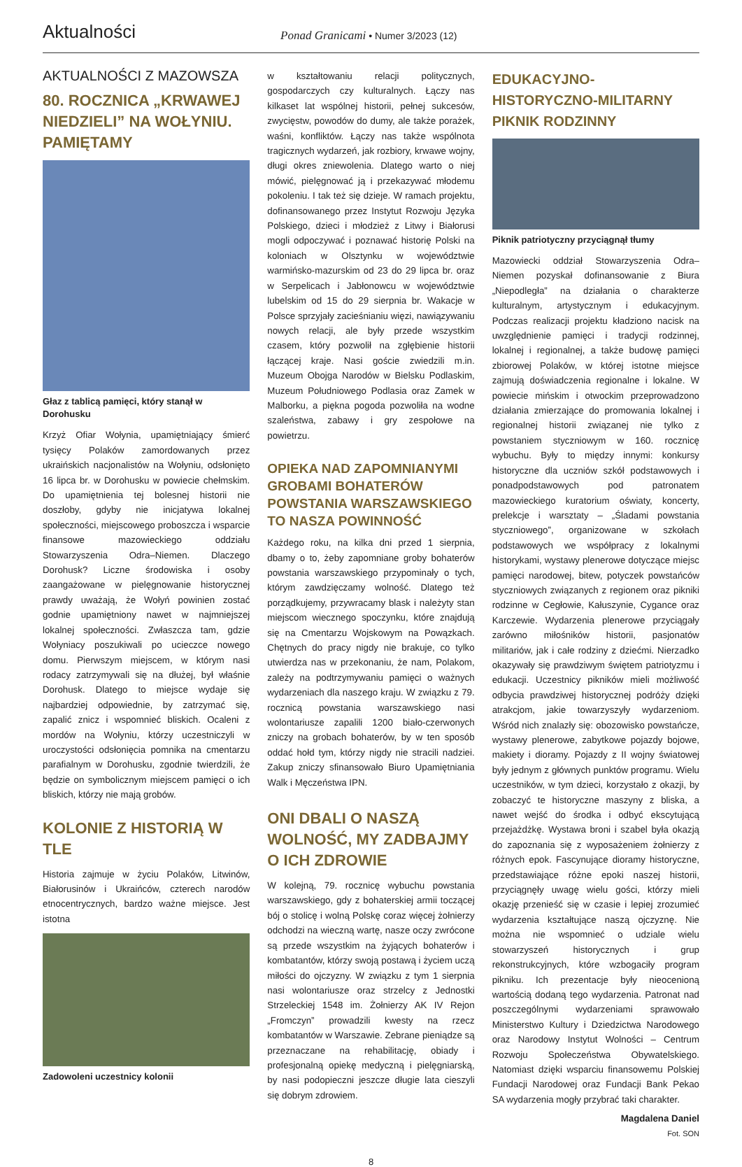Aktualności
Ponad Granicami • Numer 3/2023 (12)
AKTUALNOŚCI Z MAZOWSZA
80. ROCZNICA „KRWAWEJ NIEDZIELI” NA WOŁYNIU. PAMIĘTAMY
Głaz z tablicą pamięci, który stanął w Dorohusku
Krzyż Ofiar Wołynia, upamiętniający śmierć tysięcy Polaków zamordowanych przez ukraińskich nacjonalistów na Wołyniu, odsłonięto 16 lipca br. w Dorohusku w powiecie chełmskim. Do upamiętnienia tej bolesnej historii nie doszłoby, gdyby nie inicjatywa lokalnej społeczności, miejscowego proboszcza i wsparcie finansowe mazowieckiego oddziału Stowarzyszenia Odra–Niemen. Dlaczego Dorohusk? Liczne środowiska i osoby zaangażowane w pielęgnowanie historycznej prawdy uważają, że Wołyń powinien zostać godnie upamiętniony nawet w najmniejszej lokalnej społeczności. Zwłaszcza tam, gdzie Wołyniacy poszukiwali po ucieczce nowego domu. Pierwszym miejscem, w którym nasi rodacy zatrzymywali się na dłużej, był właśnie Dorohusk. Dlatego to miejsce wydaje się najbardziej odpowiednie, by zatrzymać się, zapalić znicz i wspomnieć bliskich. Ocaleni z mordów na Wołyniu, którzy uczestniczyli w uroczystości odsłonięcia pomnika na cmentarzu parafialnym w Dorohusku, zgodnie twierdzili, że będzie on symbolicznym miejscem pamięci o ich bliskich, którzy nie mają grobów.
KOLONIE Z HISTORIĄ W TLE
Historia zajmuje w życiu Polaków, Litwinów, Białorusinów i Ukraińców, czterech narodów etnocentrycznych, bardzo ważne miejsce. Jest istotna
Zadowoleni uczestnicy kolonii
w kształtowaniu relacji politycznych, gospodarczych czy kulturalnych. Łączy nas kilkaset lat wspólnej historii, pełnej sukcesów, zwycięstw, powodów do dumy, ale także porażek, waśni, konfliktów. Łączy nas także wspólnota tragicznych wydarzeń, jak rozbiory, krwawe wojny, długi okres zniewolenia. Dlatego warto o niej mówić, pielęgnować ją i przekazywać młodemu pokoleniu. I tak też się dzieje. W ramach projektu, dofinansowanego przez Instytut Rozwoju Języka Polskiego, dzieci i młodzież z Litwy i Białorusi mogli odpoczywać i poznawać historię Polski na koloniach w Olsztynku w województwie warmińsko-mazurskim od 23 do 29 lipca br. oraz w Serpelicach i Jabłonowcu w województwie lubelskim od 15 do 29 sierpnia br. Wakacje w Polsce sprzyjały zacieśnianiu więzi, nawiązywaniu nowych relacji, ale były przede wszystkim czasem, który pozwolił na zgłębienie historii łączącej kraje. Nasi goście zwiedzili m.in. Muzeum Obojga Narodów w Bielsku Podlaskim, Muzeum Południowego Podlasia oraz Zamek w Malborku, a piękna pogoda pozwoliła na wodne szaleństwa, zabawy i gry zespołowe na powietrzu.
OPIEKA NAD ZAPOMNIANYMI GROBAMI BOHATERÓW POWSTANIA WARSZAWSKIEGO TO NASZA POWINNOŚĆ
Każdego roku, na kilka dni przed 1 sierpnia, dbamy o to, żeby zapomniane groby bohaterów powstania warszawskiego przypominały o tych, którym zawdzięczamy wolność. Dlatego też porządkujemy, przywracamy blask i należyty stan miejscom wiecznego spoczynku, które znajdują się na Cmentarzu Wojskowym na Powązkach. Chętnych do pracy nigdy nie brakuje, co tylko utwierdza nas w przekonaniu, że nam, Polakom, zależy na podtrzymywaniu pamięci o ważnych wydarzeniach dla naszego kraju. W związku z 79. rocznicą powstania warszawskiego nasi wolontariusze zapalili 1200 biało-czerwonych zniczy na grobach bohaterów, by w ten sposób oddać hołd tym, którzy nigdy nie stracili nadziei. Zakup zniczy sfinansowało Biuro Upamiętniania Walk i Męczeństwa IPN.
ONI DBALI O NASZĄ WOLNOŚĆ, MY ZADBAJMY O ICH ZDROWIE
W kolejną, 79. rocznicę wybuchu powstania warszawskiego, gdy z bohaterskiej armii toczącej bój o stolicę i wolną Polskę coraz więcej żołnierzy odchodzi na wieczną wartę, nasze oczy zwrócone są przede wszystkim na żyjących bohaterów i kombatantów, którzy swoją postawą i życiem uczą miłości do ojczyzny. W związku z tym 1 sierpnia nasi wolontariusze oraz strzelcy z Jednostki Strzeleckiej 1548 im. Żołnierzy AK IV Rejon „Fromczyn” prowadzili kwesty na rzecz kombatantów w Warszawie. Zebrane pieniądze są przeznaczane na rehabilitację, obiady i profesjonalną opiekę medyczną i pielęgniarską, by nasi podopieczni jeszcze długie lata cieszyli się dobrym zdrowiem.
EDUKACYJNO-HISTORYCZNO-MILITARNY PIKNIK RODZINNY
Piknik patriotyczny przyciągnął tłumy
Mazowiecki oddział Stowarzyszenia Odra–Niemen pozyskał dofinansowanie z Biura „Niepodległa” na działania o charakterze kulturalnym, artystycznym i edukacyjnym. Podczas realizacji projektu kładziono nacisk na uwzględnienie pamięci i tradycji rodzinnej, lokalnej i regionalnej, a także budowę pamięci zbiorowej Polaków, w której istotne miejsce zajmują doświadczenia regionalne i lokalne. W powiecie mińskim i otwockim przeprowadzono działania zmierzające do promowania lokalnej i regionalnej historii związanej nie tylko z powstaniem styczniowym w 160. rocznicę wybuchu. Były to między innymi: konkursy historyczne dla uczniów szkół podstawowych i ponadpodstawowych pod patronatem mazowieckiego kuratorium oświaty, koncerty, prelekcje i warsztaty – „Śladami powstania styczniowego”, organizowane w szkołach podstawowych we współpracy z lokalnymi historykami, wystawy plenerowe dotyczące miejsc pamięci narodowej, bitew, potyczek powstańców styczniowych związanych z regionem oraz pikniki rodzinne w Cegłowie, Kałuszynie, Cygance oraz Karczewie. Wydarzenia plenerowe przyciągały zarówno miłośników historii, pasjonatów militariów, jak i całe rodziny z dziećmi. Nierzadko okazywały się prawdziwym świętem patriotyzmu i edukacji. Uczestnicy pikników mieli możliwość odbycia prawdziwej historycznej podróży dzięki atrakcjom, jakie towarzyszyły wydarzeniom. Wśród nich znalazły się: obozowisko powstańcze, wystawy plenerowe, zabytkowe pojazdy bojowe, makiety i dioramy. Pojazdy z II wojny światowej były jednym z głównych punktów programu. Wielu uczestników, w tym dzieci, korzystało z okazji, by zobaczyć te historyczne maszyny z bliska, a nawet wejść do środka i odbyć ekscytującą przejażdżkę. Wystawa broni i szabel była okazją do zapoznania się z wyposażeniem żołnierzy z różnych epok. Fascynujące dioramy historyczne, przedstawiające różne epoki naszej historii, przyciągnęły uwagę wielu gości, którzy mieli okazję przenieść się w czasie i lepiej zrozumieć wydarzenia kształtujące naszą ojczyznę. Nie można nie wspomnieć o udziale wielu stowarzyszeń historycznych i grup rekonstrukcyjnych, które wzbogaciły program pikniku. Ich prezentacje były nieocenioną wartością dodaną tego wydarzenia. Patronat nad poszczególnymi wydarzeniami sprawowało Ministerstwo Kultury i Dziedzictwa Narodowego oraz Narodowy Instytut Wolności – Centrum Rozwoju Społeczeństwa Obywatelskiego. Natomiast dzięki wsparciu finansowemu Polskiej Fundacji Narodowej oraz Fundacji Bank Pekao SA wydarzenia mogły przybrać taki charakter.
Magdalena Daniel
Fot. SON
8